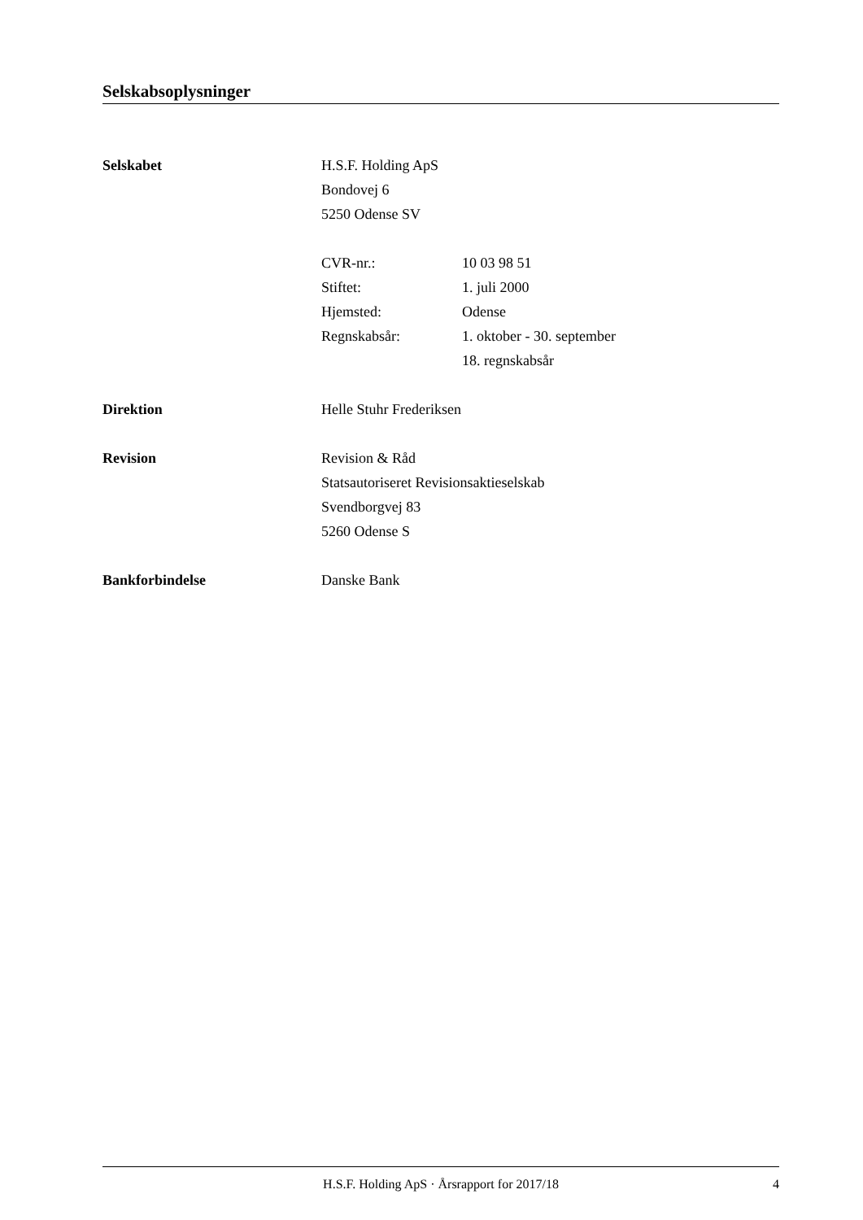Selskabsoplysninger
Selskabet H.S.F. Holding ApS
Bondovej 6
5250 Odense SV
CVR-nr.: 10 03 98 51
Stiftet: 1. juli 2000
Hjemsted: Odense
Regnskabsår: 1. oktober - 30. september
18. regnskabsår
Direktion Helle Stuhr Frederiksen
Revision Revision & Råd
Statsautoriseret Revisionsaktieselskab
Svendborgvej 83
5260 Odense S
Bankforbindelse Danske Bank
H.S.F. Holding ApS · Årsrapport for 2017/18
4